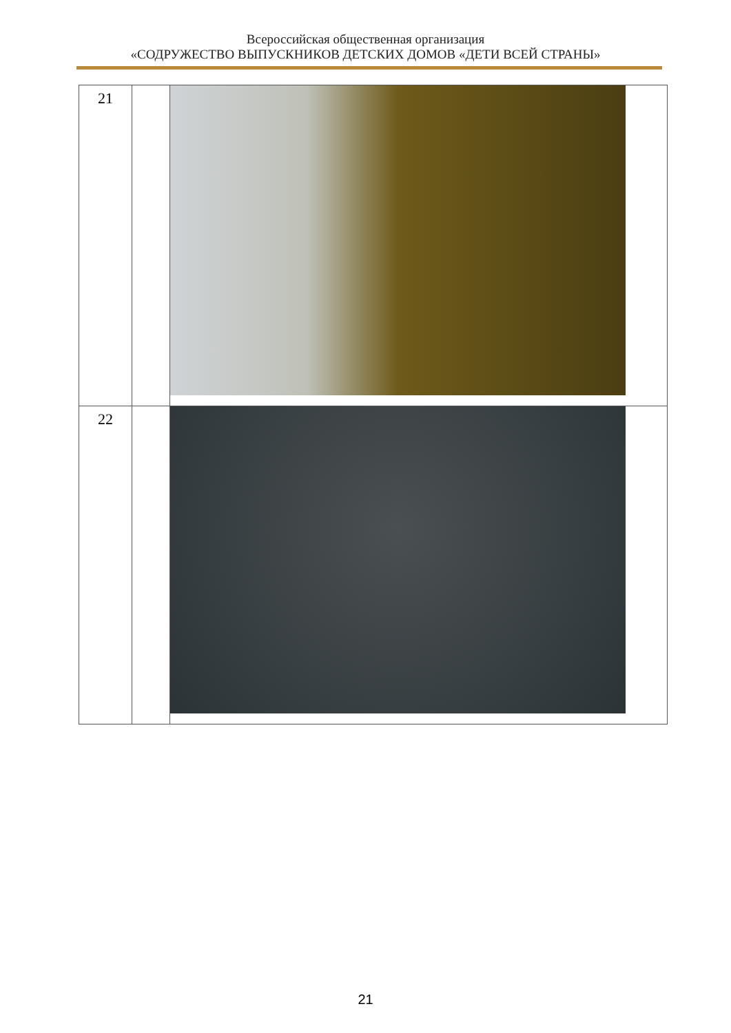Всероссийская общественная организация
«СОДРУЖЕСТВО ВЫПУСКНИКОВ ДЕТСКИХ ДОМОВ «ДЕТИ ВСЕЙ СТРАНЫ»
| 21 | | |
| 22 | | |
21